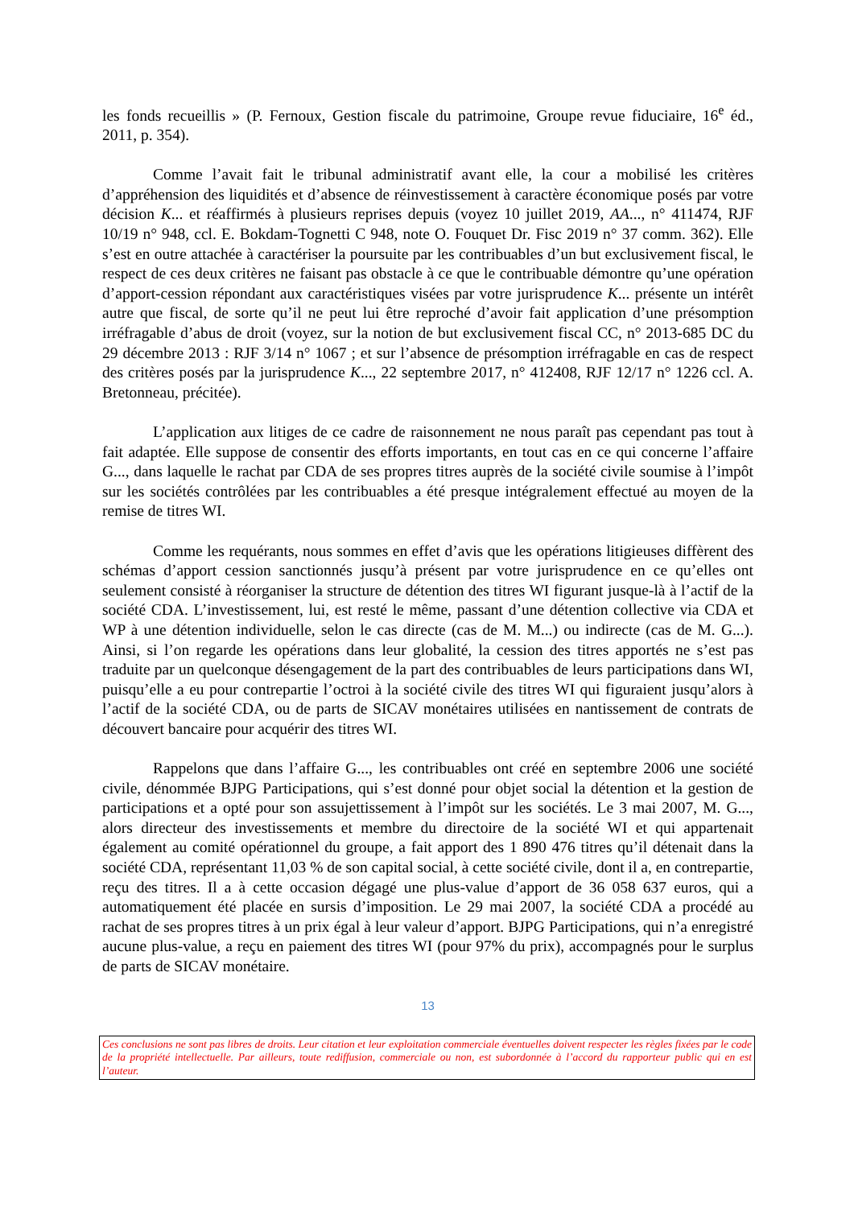les fonds recueillis » (P. Fernoux, Gestion fiscale du patrimoine, Groupe revue fiduciaire, 16<sup>e</sup> éd., 2011, p. 354).
Comme l’avait fait le tribunal administratif avant elle, la cour a mobilisé les critères d’appréhension des liquidités et d’absence de réinvestissement à caractère économique posés par votre décision K... et réaffirmés à plusieurs reprises depuis (voyez 10 juillet 2019, AA..., n° 411474, RJF 10/19 n° 948, ccl. E. Bokdam-Tognetti C 948, note O. Fouquet Dr. Fisc 2019 n° 37 comm. 362). Elle s’est en outre attachée à caractériser la poursuite par les contribuables d’un but exclusivement fiscal, le respect de ces deux critères ne faisant pas obstacle à ce que le contribuable démontre qu’une opération d’apport-cession répondant aux caractéristiques visées par votre jurisprudence K... présente un intérêt autre que fiscal, de sorte qu’il ne peut lui être reproché d’avoir fait application d’une présomption irréfragable d’abus de droit (voyez, sur la notion de but exclusivement fiscal CC, n° 2013-685 DC du 29 décembre 2013 : RJF 3/14 n° 1067 ; et sur l’absence de présomption irréfragable en cas de respect des critères posés par la jurisprudence K..., 22 septembre 2017, n° 412408, RJF 12/17 n° 1226 ccl. A. Bretonneau, précitée).
L’application aux litiges de ce cadre de raisonnement ne nous paraît pas cependant pas tout à fait adaptée. Elle suppose de consentir des efforts importants, en tout cas en ce qui concerne l’affaire G..., dans laquelle le rachat par CDA de ses propres titres auprès de la société civile soumise à l’impôt sur les sociétés contrôlées par les contribuables a été presque intégralement effectué au moyen de la remise de titres WI.
Comme les requérants, nous sommes en effet d’avis que les opérations litigieuses diffèrent des schémas d’apport cession sanctionnés jusqu’à présent par votre jurisprudence en ce qu’elles ont seulement consisté à réorganiser la structure de détention des titres WI figurant jusque-là à l’actif de la société CDA. L’investissement, lui, est resté le même, passant d’une détention collective via CDA et WP à une détention individuelle, selon le cas directe (cas de M. M...) ou indirecte (cas de M. G...). Ainsi, si l’on regarde les opérations dans leur globalité, la cession des titres apportés ne s’est pas traduite par un quelconque désengagement de la part des contribuables de leurs participations dans WI, puisqu’elle a eu pour contrepartie l’octroi à la société civile des titres WI qui figuraient jusqu’alors à l’actif de la société CDA, ou de parts de SICAV monétaires utilisées en nantissement de contrats de découvert bancaire pour acquérir des titres WI.
Rappelons que dans l’affaire G..., les contribuables ont créé en septembre 2006 une société civile, dénommée BJPG Participations, qui s’est donné pour objet social la détention et la gestion de participations et a opté pour son assujettissement à l’impôt sur les sociétés. Le 3 mai 2007, M. G..., alors directeur des investissements et membre du directoire de la société WI et qui appartenait également au comité opérationnel du groupe, a fait apport des 1 890 476 titres qu’il détenait dans la société CDA, représentant 11,03 % de son capital social, à cette société civile, dont il a, en contrepartie, reçu des titres. Il a à cette occasion dégagé une plus-value d’apport de 36 058 637 euros, qui a automatiquement été placée en sursis d’imposition. Le 29 mai 2007, la société CDA a procédé au rachat de ses propres titres à un prix égal à leur valeur d’apport. BJPG Participations, qui n’a enregistré aucune plus-value, a reçu en paiement des titres WI (pour 97% du prix), accompagnés pour le surplus de parts de SICAV monétaire.
13
Ces conclusions ne sont pas libres de droits. Leur citation et leur exploitation commerciale éventuelles doivent respecter les règles fixées par le code de la propriété intellectuelle. Par ailleurs, toute rediffusion, commerciale ou non, est subordonnée à l’accord du rapporteur public qui en est l’auteur.